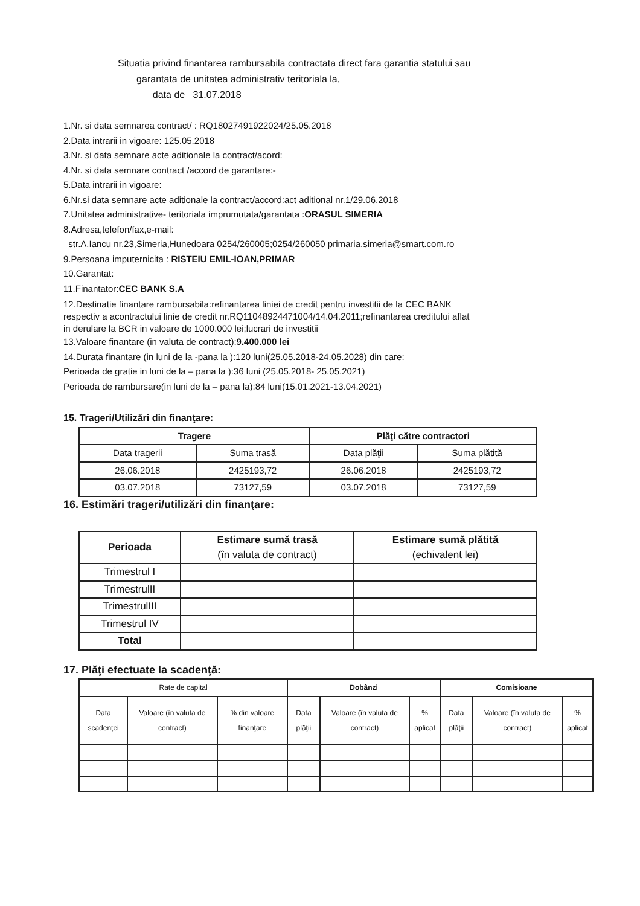Situatia privind finantarea rambursabila contractata direct fara garantia statului sau
garantata de unitatea administrativ teritoriala la,
data de 31.07.2018
1.Nr. si data semnarea contract/ : RQ18027491922024/25.05.2018
2.Data intrarii in vigoare: 125.05.2018
3.Nr. si data semnare acte aditionale la contract/acord:
4.Nr. si data semnare contract /accord de garantare:-
5.Data intrarii in vigoare:
6.Nr.si data semnare acte aditionale la contract/accord:act aditional nr.1/29.06.2018
7.Unitatea administrative- teritoriala imprumutata/garantata :ORASUL SIMERIA
8.Adresa,telefon/fax,e-mail:
str.A.Iancu nr.23,Simeria,Hunedoara 0254/260005;0254/260050 primaria.simeria@smart.com.ro
9.Persoana imputernicita : RISTEIU EMIL-IOAN,PRIMAR
10.Garantat:
11.Finantator:CEC BANK S.A
12.Destinatie finantare rambursabila:refinantarea liniei de credit pentru investitii de la CEC BANK respectiv a acontractului linie de credit nr.RQ11048924471004/14.04.2011;refinantarea creditului aflat in derulare la BCR in valoare de 1000.000 lei;lucrari de investitii
13.Valoare finantare (in valuta de contract):9.400.000 lei
14.Durata finantare (in luni de la -pana la ):120 luni(25.05.2018-24.05.2028) din care:
Perioada de gratie in luni de la – pana la ):36 luni (25.05.2018- 25.05.2021)
Perioada de rambursare(in luni de la – pana la):84 luni(15.01.2021-13.04.2021)
15. Trageri/Utilizări din finanţare:
| Tragere | | Plăţi către contractori | |
| --- | --- | --- | --- |
| Data tragerii | Suma trasă | Data plăţii | Suma plătită |
| 26.06.2018 | 2425193,72 | 26.06.2018 | 2425193,72 |
| 03.07.2018 | 73127,59 | 03.07.2018 | 73127,59 |
16. Estimări trageri/utilizări din finanţare:
| Perioada | Estimare sumă trasă (în valuta de contract) | Estimare sumă plătită (echivalent lei) |
| --- | --- | --- |
| Trimestrul I | | |
| TrimestrulII | | |
| TrimestrulIII | | |
| Trimestrul IV | | |
| Total | | |
17. Plăţi efectuate la scadenţă:
| Rate de capital | | | Dobânzi | | | Comisioane | | |
| --- | --- | --- | --- | --- | --- | --- | --- | --- |
| Data scadenţei | Valoare (în valuta de contract) | % din valoare finanţare | Data plăţii | Valoare (în valuta de contract) | % aplicat | Data plăţii | Valoare (în valuta de contract) | % aplicat |